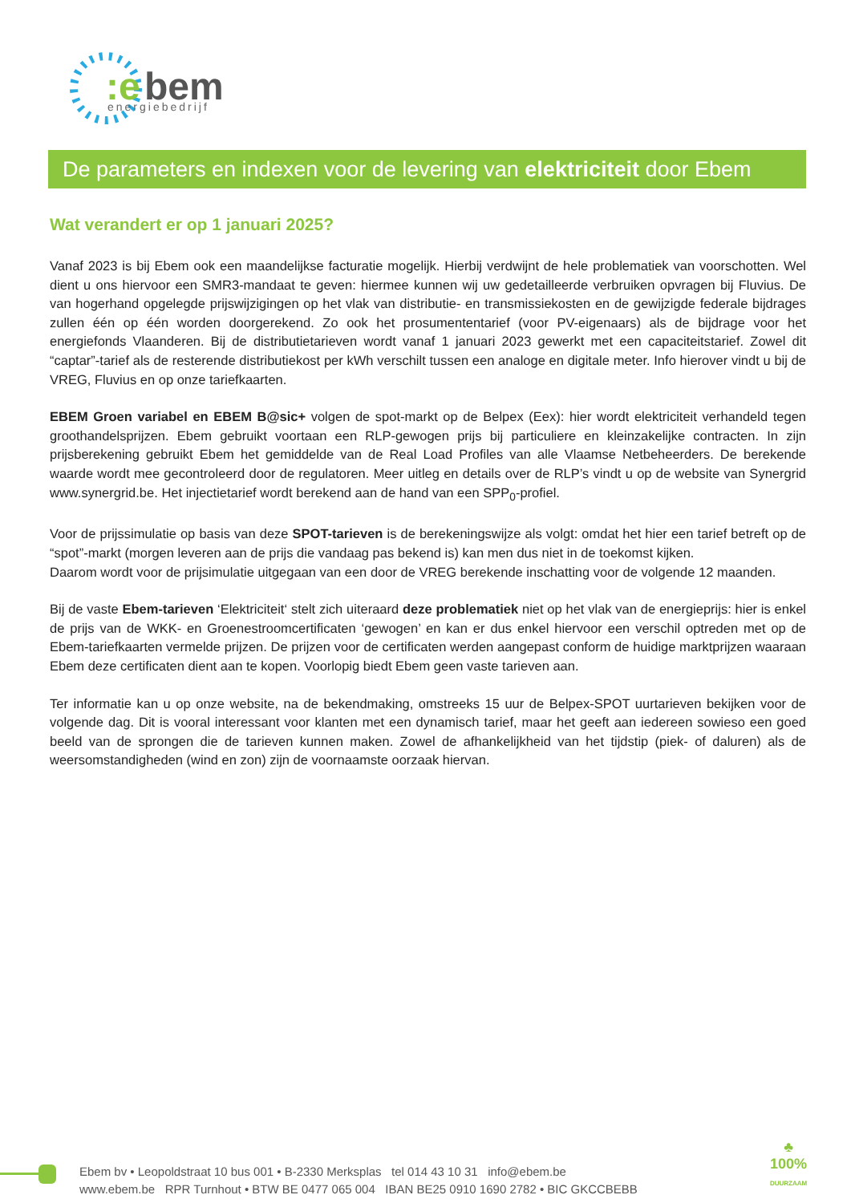:e
bem
energiebedrijf
De parameters en indexen voor de levering van elektriciteit door Ebem
Wat verandert er op 1 januari 2025?
Vanaf 2023 is bij Ebem ook een maandelijkse facturatie mogelijk. Hierbij verdwijnt de hele problematiek van voorschotten. Wel dient u ons hiervoor een SMR3-mandaat te geven: hiermee kunnen wij uw gedetailleerde verbruiken opvragen bij Fluvius. De van hogerhand opgelegde prijswijzigingen op het vlak van distributie- en transmissiekosten en de gewijzigde federale bijdrages zullen één op één worden doorgerekend. Zo ook het prosumententarief (voor PV-eigenaars) als de bijdrage voor het energiefonds Vlaanderen. Bij de distributietarieven wordt vanaf 1 januari 2023 gewerkt met een capaciteitstarief. Zowel dit “captar”-tarief als de resterende distributiekost per kWh verschilt tussen een analoge en digitale meter. Info hierover vindt u bij de VREG, Fluvius en op onze tariefkaarten.
EBEM Groen variabel en EBEM B@sic+ volgen de spot-markt op de Belpex (Eex): hier wordt elektriciteit verhandeld tegen groothandelsprijzen. Ebem gebruikt voortaan een RLP-gewogen prijs bij particuliere en kleinzakelijke contracten. In zijn prijsberekening gebruikt Ebem het gemiddelde van de Real Load Profiles van alle Vlaamse Netbeheerders. De berekende waarde wordt mee gecontroleerd door de regulatoren. Meer uitleg en details over de RLP’s vindt u op de website van Synergrid www.synergrid.be. Het injectietarief wordt berekend aan de hand van een SPP<sub>0</sub>-profiel.
Voor de prijssimulatie op basis van deze SPOT-tarieven is de berekeningswijze als volgt: omdat het hier een tarief betreft op de “spot”-markt (morgen leveren aan de prijs die vandaag pas bekend is) kan men dus niet in de toekomst kijken.
Daarom wordt voor de prijsimulatie uitgegaan van een door de VREG berekende inschatting voor de volgende 12 maanden.
Bij de vaste Ebem-tarieven ‘Elektriciteit‘ stelt zich uiteraard deze problematiek niet op het vlak van de energieprijs: hier is enkel de prijs van de WKK- en Groenestroomcertificaten ‘gewogen’ en kan er dus enkel hiervoor een verschil optreden met op de Ebem-tariefkaarten vermelde prijzen. De prijzen voor de certificaten werden aangepast conform de huidige marktprijzen waaraan Ebem deze certificaten dient aan te kopen. Voorlopig biedt Ebem geen vaste tarieven aan.
Ter informatie kan u op onze website, na de bekendmaking, omstreeks 15 uur de Belpex-SPOT uurtarieven bekijken voor de volgende dag. Dit is vooral interessant voor klanten met een dynamisch tarief, maar het geeft aan iedereen sowieso een goed beeld van de sprongen die de tarieven kunnen maken. Zowel de afhankelijkheid van het tijdstip (piek- of daluren) als de weersomstandigheden (wind en zon) zijn de voornaamste oorzaak hiervan.
Ebem bv • Leopoldstraat 10 bus 001 • B-2330 Merksplas tel 014 43 10 31 info@ebem.be
www.ebem.be RPR Turnhout • BTW BE 0477 065 004 IBAN BE25 0910 1690 2782 • BIC GKCCBEBB
♣
100%
DUURZAAM